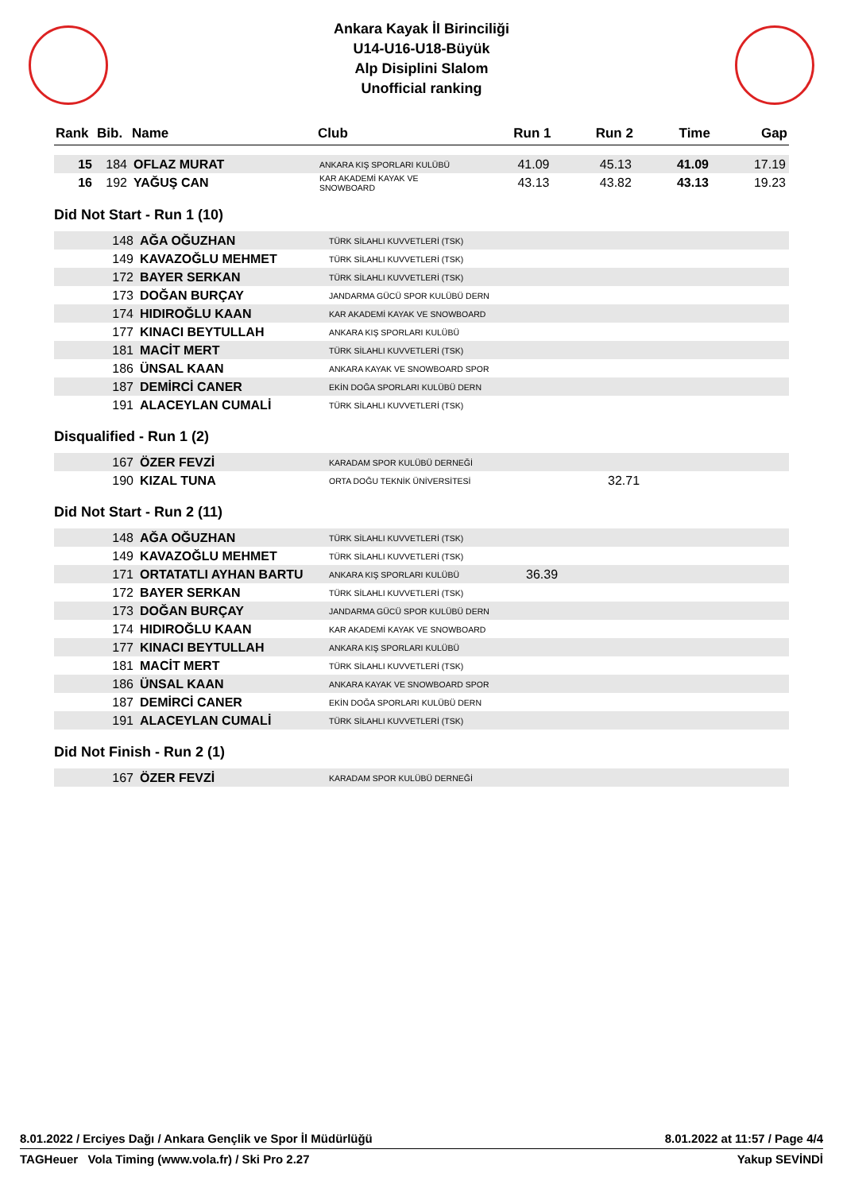Ankara Kayak İl Birinciliği
U14-U16-U18-Büyük
Alp Disiplini Slalom
Unofficial ranking
| Rank | Bib. | Name | Club | Run 1 | Run 2 | Time | Gap |
| --- | --- | --- | --- | --- | --- | --- | --- |
| 15 | 184 | OFLAZ MURAT | ANKARA KIŞ SPORLARI KULÜBÜ | 41.09 | 45.13 | 41.09 | 17.19 |
| 16 | 192 | YAĞUŞ CAN | KAR AKADEMİ KAYAK VE SNOWBOARD | 43.13 | 43.82 | 43.13 | 19.23 |
Did Not Start - Run 1 (10)
| | 148 | AĞA OĞUZHAN | TÜRK SİLAHLI KUVVETLERİ (TSK) |
| | 149 | KAVAZOĞLU MEHMET | TÜRK SİLAHLI KUVVETLERİ (TSK) |
| | 172 | BAYER SERKAN | TÜRK SİLAHLI KUVVETLERİ (TSK) |
| | 173 | DOĞAN BURÇAY | JANDARMA GÜCÜ SPOR KULÜBÜ DERN |
| | 174 | HIDIROĞLU KAAN | KAR AKADEMİ KAYAK VE SNOWBOARD |
| | 177 | KINACI BEYTULLAH | ANKARA KIŞ SPORLARI KULÜBÜ |
| | 181 | MACİT MERT | TÜRK SİLAHLI KUVVETLERİ (TSK) |
| | 186 | ÜNSAL KAAN | ANKARA KAYAK VE SNOWBOARD SPOR |
| | 187 | DEMİRCİ CANER | EKİN DOĞA SPORLARI KULÜBÜ DERN |
| | 191 | ALACEYLAN CUMALİ | TÜRK SİLAHLI KUVVETLERİ (TSK) |
Disqualified - Run 1 (2)
| | 167 | ÖZER FEVZİ | KARADAM SPOR KULÜBÜ DERNEĞİ | | |
| | 190 | KIZAL TUNA | ORTA DOĞU TEKNİK ÜNİVERSİTESİ | | 32.71 |
Did Not Start - Run 2 (11)
| | 148 | AĞA OĞUZHAN | TÜRK SİLAHLI KUVVETLERİ (TSK) | |
| | 149 | KAVAZOĞLU MEHMET | TÜRK SİLAHLI KUVVETLERİ (TSK) | |
| | 171 | ORTATATLI AYHAN BARTU | ANKARA KIŞ SPORLARI KULÜBÜ | 36.39 |
| | 172 | BAYER SERKAN | TÜRK SİLAHLI KUVVETLERİ (TSK) | |
| | 173 | DOĞAN BURÇAY | JANDARMA GÜCÜ SPOR KULÜBÜ DERN | |
| | 174 | HIDIROĞLU KAAN | KAR AKADEMİ KAYAK VE SNOWBOARD | |
| | 177 | KINACI BEYTULLAH | ANKARA KIŞ SPORLARI KULÜBÜ | |
| | 181 | MACİT MERT | TÜRK SİLAHLI KUVVETLERİ (TSK) | |
| | 186 | ÜNSAL KAAN | ANKARA KAYAK VE SNOWBOARD SPOR | |
| | 187 | DEMİRCİ CANER | EKİN DOĞA SPORLARI KULÜBÜ DERN | |
| | 191 | ALACEYLAN CUMALİ | TÜRK SİLAHLI KUVVETLERİ (TSK) | |
Did Not Finish - Run 2 (1)
| | 167 | ÖZER FEVZİ | KARADAM SPOR KULÜBÜ DERNEĞİ |
8.01.2022 / Erciyes Dağı / Ankara Gençlik ve Spor İl Müdürlüğü 8.01.2022 at 11:57 / Page 4/4
TAGHeuer Vola Timing (www.vola.fr) / Ski Pro 2.27 Yakup SEVİNDİ